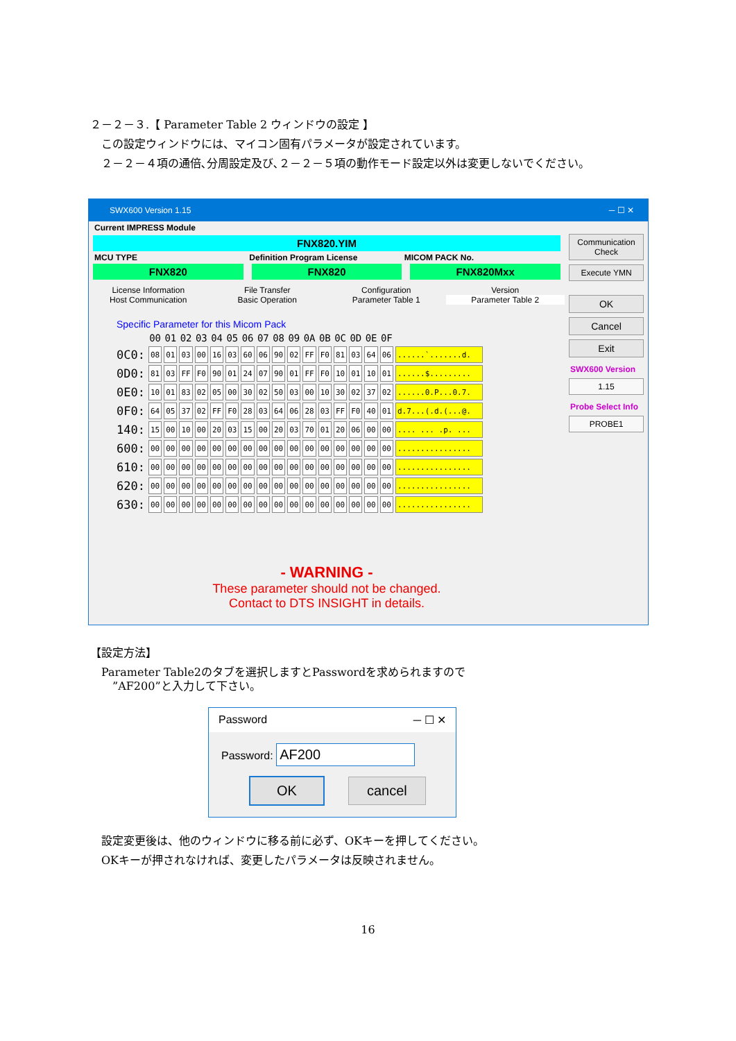２－２－３.【 Parameter Table 2 ウィンドウの設定 】
　この設定ウィンドウには、マイコン固有パラメータが設定されています。
　２－２－４項の通倍､分周設定及び､２－２－５項の動作モード設定以外は変更しないでください。
SWX600 Version 1.15 ─ ☐ ✕
Current IMPRESS Module
FNX820.YIM
MCU TYPE Definition Program License MICOM PACK No.
FNX820 FNX820 FNX820Mxx
License Information File Transfer Configuration Version
Host Communication Basic Operation Parameter Table 1 Parameter Table 2
Specific Parameter for this Micom Pack
| | 00 | 01 | 02 | 03 | 04 | 05 | 06 | 07 | 08 | 09 | 0A | 0B | 0C | 0D | 0E | 0F | |
| --- | --- | --- | --- | --- | --- | --- | --- | --- | --- | --- | --- | --- | --- | --- | --- | --- | --- |
| 0C0: | 08 | 01 | 03 | 00 | 16 | 03 | 60 | 06 | 90 | 02 | FF | F0 | 81 | 03 | 64 | 06 | ......`.......d. |
| 0D0: | 81 | 03 | FF | F0 | 90 | 01 | 24 | 07 | 90 | 01 | FF | F0 | 10 | 01 | 10 | 01 | ......$......... |
| 0E0: | 10 | 01 | 83 | 02 | 05 | 00 | 30 | 02 | 50 | 03 | 00 | 10 | 30 | 02 | 37 | 02 | ......0.P...0.7. |
| 0F0: | 64 | 05 | 37 | 02 | FF | F0 | 28 | 03 | 64 | 06 | 28 | 03 | FF | F0 | 40 | 01 | d.7...(.d.(...@. |
| 140: | 15 | 00 | 10 | 00 | 20 | 03 | 15 | 00 | 20 | 03 | 70 | 01 | 20 | 06 | 00 | 00 | .... ... .p. ... |
| 600: | 00 | 00 | 00 | 00 | 00 | 00 | 00 | 00 | 00 | 00 | 00 | 00 | 00 | 00 | 00 | 00 | ................ |
| 610: | 00 | 00 | 00 | 00 | 00 | 00 | 00 | 00 | 00 | 00 | 00 | 00 | 00 | 00 | 00 | 00 | ................ |
| 620: | 00 | 00 | 00 | 00 | 00 | 00 | 00 | 00 | 00 | 00 | 00 | 00 | 00 | 00 | 00 | 00 | ................ |
| 630: | 00 | 00 | 00 | 00 | 00 | 00 | 00 | 00 | 00 | 00 | 00 | 00 | 00 | 00 | 00 | 00 | ................ |
- WARNING -
These parameter should not be changed.
Contact to DTS INSIGHT in details.
Communication Check
Execute YMN
OK
Cancel
Exit
SWX600 Version
1.15
Probe Select Info
PROBE1
【設定方法】
　Parameter Table2のタブを選択しますとPasswordを求められますので
　　”AF200”と入力して下さい。
Password ─ ☐ ✕
Password: AF200
OK cancel
　設定変更後は、他のウィンドウに移る前に必ず、OKキーを押してください。
　OKキーが押されなければ、変更したパラメータは反映されません。
16